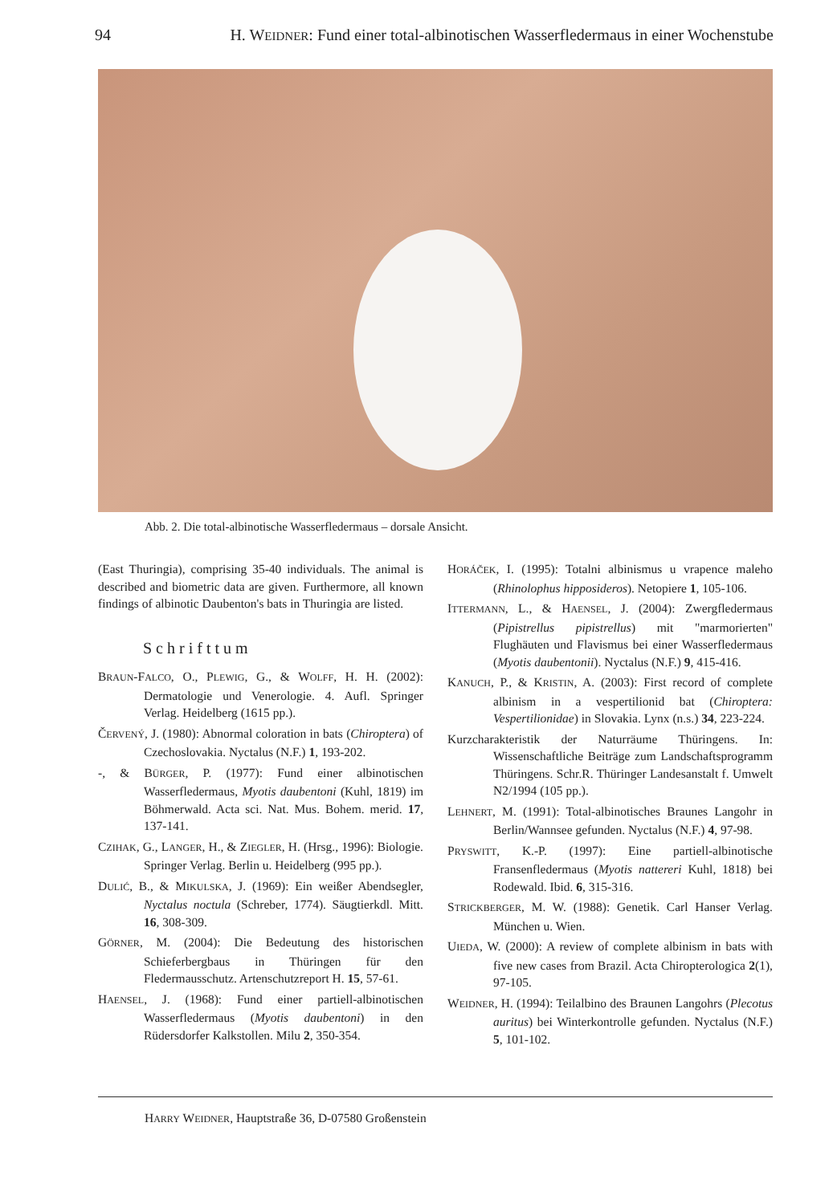94 H. WEIDNER: Fund einer total-albinotischen Wasserfledermaus in einer Wochenstube
Abb. 2. Die total-albinotische Wasserfledermaus – dorsale Ansicht.
(East Thuringia), comprising 35-40 individuals. The animal is described and biometric data are given. Furthermore, all known findings of albinotic Daubenton's bats in Thuringia are listed.
Schrifttum
BRAUN-FALCO, O., PLEWIG, G., & WOLFF, H. H. (2002): Dermatologie und Venerologie. 4. Aufl. Springer Verlag. Heidelberg (1615 pp.).
ČERVENÝ, J. (1980): Abnormal coloration in bats (Chiroptera) of Czechoslovakia. Nyctalus (N.F.) 1, 193-202.
-, & BÜRGER, P. (1977): Fund einer albinotischen Wasserfledermaus, Myotis daubentoni (Kuhl, 1819) im Böhmerwald. Acta sci. Nat. Mus. Bohem. merid. 17, 137-141.
CZIHAK, G., LANGER, H., & ZIEGLER, H. (Hrsg., 1996): Biologie. Springer Verlag. Berlin u. Heidelberg (995 pp.).
DULIĆ, B., & MIKULSKA, J. (1969): Ein weißer Abendsegler, Nyctalus noctula (Schreber, 1774). Säugtierkdl. Mitt. 16, 308-309.
GÖRNER, M. (2004): Die Bedeutung des historischen Schieferbergbaus in Thüringen für den Fledermausschutz. Artenschutzreport H. 15, 57-61.
HAENSEL, J. (1968): Fund einer partiell-albinotischen Wasserfledermaus (Myotis daubentoni) in den Rüdersdorfer Kalkstollen. Milu 2, 350-354.
HORÁČEK, I. (1995): Totalni albinismus u vrapence maleho (Rhinolophus hipposideros). Netopiere 1, 105-106.
ITTERMANN, L., & HAENSEL, J. (2004): Zwergfledermaus (Pipistrellus pipistrellus) mit "marmorierten" Flughäuten und Flavismus bei einer Wasserfledermaus (Myotis daubentonii). Nyctalus (N.F.) 9, 415-416.
KANUCH, P., & KRISTIN, A. (2003): First record of complete albinism in a vespertilionid bat (Chiroptera: Vespertilionidae) in Slovakia. Lynx (n.s.) 34, 223-224.
Kurzcharakteristik der Naturräume Thüringens. In: Wissenschaftliche Beiträge zum Landschaftsprogramm Thüringens. Schr.R. Thüringer Landesanstalt f. Umwelt N2/1994 (105 pp.).
LEHNERT, M. (1991): Total-albinotisches Braunes Langohr in Berlin/Wannsee gefunden. Nyctalus (N.F.) 4, 97-98.
PRYSWITT, K.-P. (1997): Eine partiell-albinotische Fransenfledermaus (Myotis nattereri Kuhl, 1818) bei Rodewald. Ibid. 6, 315-316.
STRICKBERGER, M. W. (1988): Genetik. Carl Hanser Verlag. München u. Wien.
UIEDA, W. (2000): A review of complete albinism in bats with five new cases from Brazil. Acta Chiropterologica 2(1), 97-105.
WEIDNER, H. (1994): Teilalbino des Braunen Langohrs (Plecotus auritus) bei Winterkontrolle gefunden. Nyctalus (N.F.) 5, 101-102.
HARRY WEIDNER, Hauptstraße 36, D-07580 Großenstein